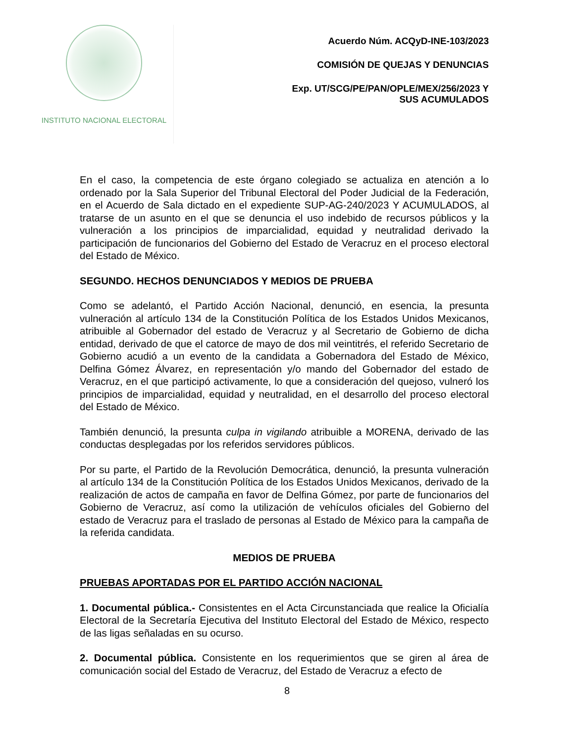INSTITUTO NACIONAL ELECTORAL
Acuerdo Núm. ACQyD-INE-103/2023
COMISIÓN DE QUEJAS Y DENUNCIAS
Exp. UT/SCG/PE/PAN/OPLE/MEX/256/2023 Y
SUS ACUMULADOS
En el caso, la competencia de este órgano colegiado se actualiza en atención a lo ordenado por la Sala Superior del Tribunal Electoral del Poder Judicial de la Federación, en el Acuerdo de Sala dictado en el expediente SUP-AG-240/2023 Y ACUMULADOS, al tratarse de un asunto en el que se denuncia el uso indebido de recursos públicos y la vulneración a los principios de imparcialidad, equidad y neutralidad derivado la participación de funcionarios del Gobierno del Estado de Veracruz en el proceso electoral del Estado de México.
SEGUNDO. HECHOS DENUNCIADOS Y MEDIOS DE PRUEBA
Como se adelantó, el Partido Acción Nacional, denunció, en esencia, la presunta vulneración al artículo 134 de la Constitución Política de los Estados Unidos Mexicanos, atribuible al Gobernador del estado de Veracruz y al Secretario de Gobierno de dicha entidad, derivado de que el catorce de mayo de dos mil veintitrés, el referido Secretario de Gobierno acudió a un evento de la candidata a Gobernadora del Estado de México, Delfina Gómez Álvarez, en representación y/o mando del Gobernador del estado de Veracruz, en el que participó activamente, lo que a consideración del quejoso, vulneró los principios de imparcialidad, equidad y neutralidad, en el desarrollo del proceso electoral del Estado de México.
También denunció, la presunta culpa in vigilando atribuible a MORENA, derivado de las conductas desplegadas por los referidos servidores públicos.
Por su parte, el Partido de la Revolución Democrática, denunció, la presunta vulneración al artículo 134 de la Constitución Política de los Estados Unidos Mexicanos, derivado de la realización de actos de campaña en favor de Delfina Gómez, por parte de funcionarios del Gobierno de Veracruz, así como la utilización de vehículos oficiales del Gobierno del estado de Veracruz para el traslado de personas al Estado de México para la campaña de la referida candidata.
MEDIOS DE PRUEBA
PRUEBAS APORTADAS POR EL PARTIDO ACCIÓN NACIONAL
1. Documental pública.- Consistentes en el Acta Circunstanciada que realice la Oficialía Electoral de la Secretaría Ejecutiva del Instituto Electoral del Estado de México, respecto de las ligas señaladas en su ocurso.
2. Documental pública. Consistente en los requerimientos que se giren al área de comunicación social del Estado de Veracruz, del Estado de Veracruz a efecto de
8